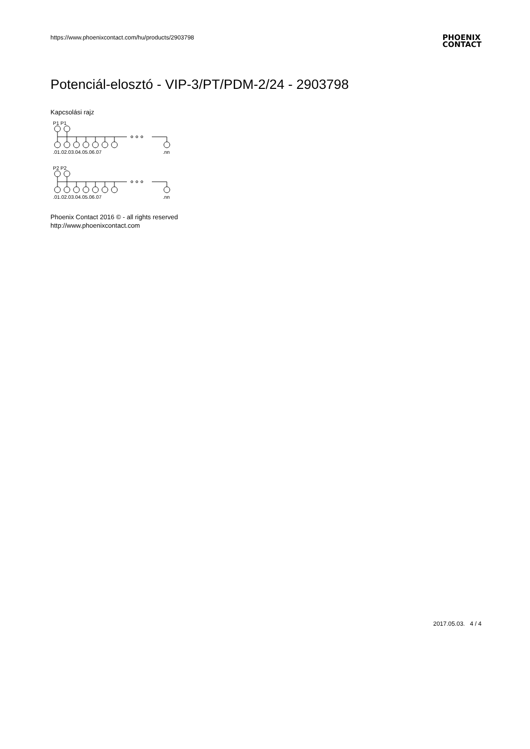https://www.phoenixcontact.com/hu/products/2903798
PHOENIX
CONTACT
Potenciál-elosztó - VIP-3/PT/PDM-2/24 - 2903798
Kapcsolási rajz
P1 P1
.01.02.03.04.05.06.07
.nn
P2 P2
.01.02.03.04.05.06.07
.nn
Phoenix Contact 2016 © - all rights reserved
http://www.phoenixcontact.com
2017.05.03. 4 / 4